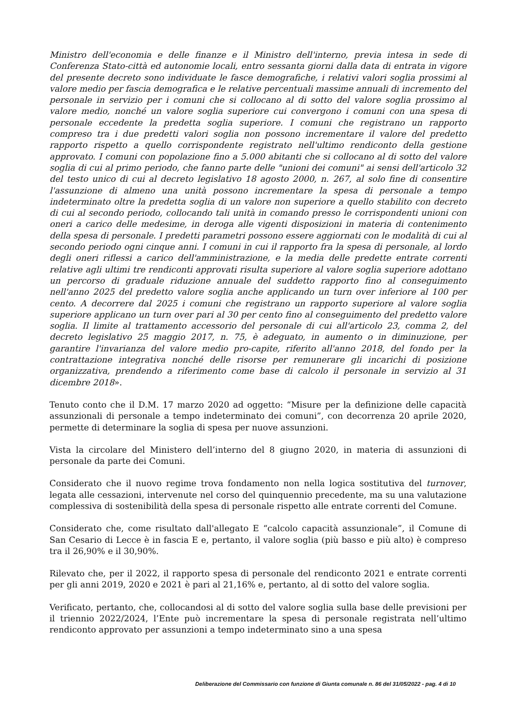Ministro dell'economia e delle finanze e il Ministro dell'interno, previa intesa in sede di Conferenza Stato-città ed autonomie locali, entro sessanta giorni dalla data di entrata in vigore del presente decreto sono individuate le fasce demografiche, i relativi valori soglia prossimi al valore medio per fascia demografica e le relative percentuali massime annuali di incremento del personale in servizio per i comuni che si collocano al di sotto del valore soglia prossimo al valore medio, nonché un valore soglia superiore cui convergono i comuni con una spesa di personale eccedente la predetta soglia superiore. I comuni che registrano un rapporto compreso tra i due predetti valori soglia non possono incrementare il valore del predetto rapporto rispetto a quello corrispondente registrato nell'ultimo rendiconto della gestione approvato. I comuni con popolazione fino a 5.000 abitanti che si collocano al di sotto del valore soglia di cui al primo periodo, che fanno parte delle "unioni dei comuni" ai sensi dell'articolo 32 del testo unico di cui al decreto legislativo 18 agosto 2000, n. 267, al solo fine di consentire l'assunzione di almeno una unità possono incrementare la spesa di personale a tempo indeterminato oltre la predetta soglia di un valore non superiore a quello stabilito con decreto di cui al secondo periodo, collocando tali unità in comando presso le corrispondenti unioni con oneri a carico delle medesime, in deroga alle vigenti disposizioni in materia di contenimento della spesa di personale. I predetti parametri possono essere aggiornati con le modalità di cui al secondo periodo ogni cinque anni. I comuni in cui il rapporto fra la spesa di personale, al lordo degli oneri riflessi a carico dell'amministrazione, e la media delle predette entrate correnti relative agli ultimi tre rendiconti approvati risulta superiore al valore soglia superiore adottano un percorso di graduale riduzione annuale del suddetto rapporto fino al conseguimento nell'anno 2025 del predetto valore soglia anche applicando un turn over inferiore al 100 per cento. A decorrere dal 2025 i comuni che registrano un rapporto superiore al valore soglia superiore applicano un turn over pari al 30 per cento fino al conseguimento del predetto valore soglia. Il limite al trattamento accessorio del personale di cui all'articolo 23, comma 2, del decreto legislativo 25 maggio 2017, n. 75, è adeguato, in aumento o in diminuzione, per garantire l'invarianza del valore medio pro-capite, riferito all'anno 2018, del fondo per la contrattazione integrativa nonché delle risorse per remunerare gli incarichi di posizione organizzativa, prendendo a riferimento come base di calcolo il personale in servizio al 31 dicembre 2018».
Tenuto conto che il D.M. 17 marzo 2020 ad oggetto: “Misure per la definizione delle capacità assunzionali di personale a tempo indeterminato dei comuni”, con decorrenza 20 aprile 2020, permette di determinare la soglia di spesa per nuove assunzioni.
Vista la circolare del Ministero dell’interno del 8 giugno 2020, in materia di assunzioni di personale da parte dei Comuni.
Considerato che il nuovo regime trova fondamento non nella logica sostitutiva del turnover, legata alle cessazioni, intervenute nel corso del quinquennio precedente, ma su una valutazione complessiva di sostenibilità della spesa di personale rispetto alle entrate correnti del Comune.
Considerato che, come risultato dall'allegato E “calcolo capacità assunzionale”, il Comune di San Cesario di Lecce è in fascia E e, pertanto, il valore soglia (più basso e più alto) è compreso tra il 26,90% e il 30,90%.
Rilevato che, per il 2022, il rapporto spesa di personale del rendiconto 2021 e entrate correnti per gli anni 2019, 2020 e 2021 è pari al 21,16% e, pertanto, al di sotto del valore soglia.
Verificato, pertanto, che, collocandosi al di sotto del valore soglia sulla base delle previsioni per il triennio 2022/2024, l’Ente può incrementare la spesa di personale registrata nell’ultimo rendiconto approvato per assunzioni a tempo indeterminato sino a una spesa
Deliberazione del Commissario con funzione di Giunta comunale n. 86 del 31/05/2022 - pag. 4 di 10